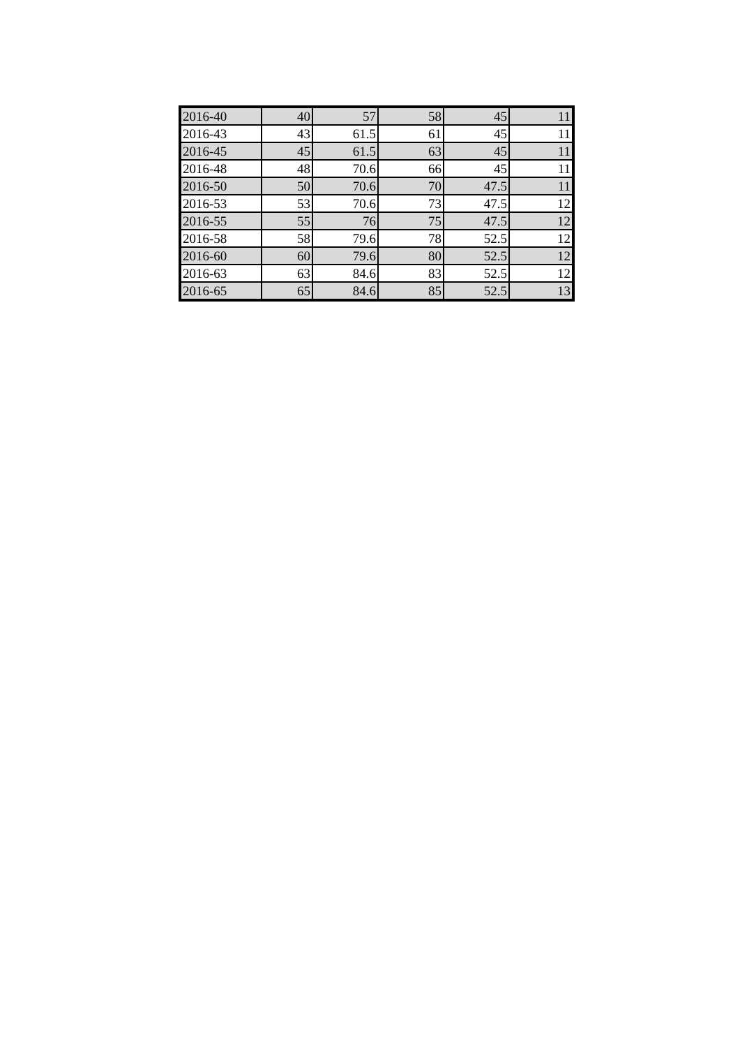| 2016-40 | 40 | 57 | 58 | 45 | 11 |
| 2016-43 | 43 | 61.5 | 61 | 45 | 11 |
| 2016-45 | 45 | 61.5 | 63 | 45 | 11 |
| 2016-48 | 48 | 70.6 | 66 | 45 | 11 |
| 2016-50 | 50 | 70.6 | 70 | 47.5 | 11 |
| 2016-53 | 53 | 70.6 | 73 | 47.5 | 12 |
| 2016-55 | 55 | 76 | 75 | 47.5 | 12 |
| 2016-58 | 58 | 79.6 | 78 | 52.5 | 12 |
| 2016-60 | 60 | 79.6 | 80 | 52.5 | 12 |
| 2016-63 | 63 | 84.6 | 83 | 52.5 | 12 |
| 2016-65 | 65 | 84.6 | 85 | 52.5 | 13 |